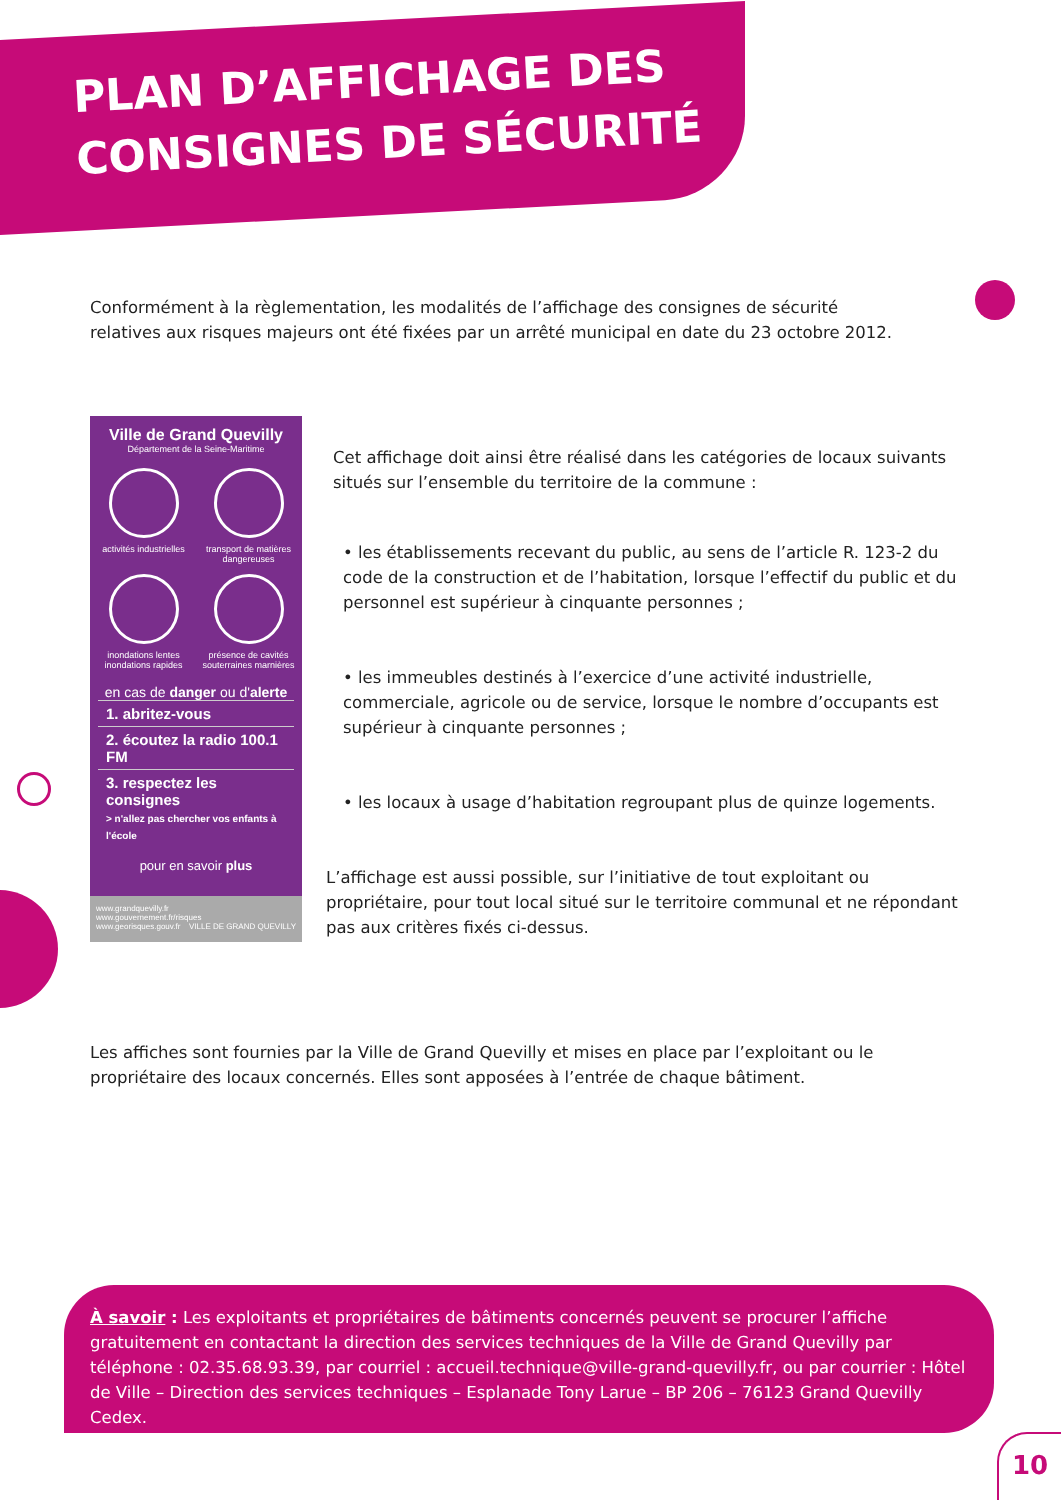PLAN D’AFFICHAGE DES
CONSIGNES DE SÉCURITÉ
Conformément à la règlementation, les modalités de l’affichage des consignes de sécurité relatives aux risques majeurs ont été fixées par un arrêté municipal en date du 23 octobre 2012.
Ville de Grand Quevilly
Département de la Seine-Maritime
activités industrielles
transport de matières dangereuses
inondations lentes inondations rapides
présence de cavités souterraines marnières
en cas de danger ou d'alerte
1. abritez-vous
2. écoutez la radio 100.1 FM
3. respectez les consignes
> n'allez pas chercher vos enfants à l'école
pour en savoir plus
www.grandquevilly.fr
www.gouvernement.fr/risques
www.georisques.gouv.fr VILLE DE GRAND QUEVILLY
Cet affichage doit ainsi être réalisé dans les catégories de locaux suivants situés sur l’ensemble du territoire de la commune :
• les établissements recevant du public, au sens de l’article R. 123-2 du code de la construction et de l’habitation, lorsque l’effectif du public et du personnel est supérieur à cinquante personnes ;
• les immeubles destinés à l’exercice d’une activité industrielle, commerciale, agricole ou de service, lorsque le nombre d’occupants est supérieur à cinquante personnes ;
• les locaux à usage d’habitation regroupant plus de quinze logements.
L’affichage est aussi possible, sur l’initiative de tout exploitant ou propriétaire, pour tout local situé sur le territoire communal et ne répondant pas aux critères fixés ci-dessus.
Les affiches sont fournies par la Ville de Grand Quevilly et mises en place par l’exploitant ou le propriétaire des locaux concernés. Elles sont apposées à l’entrée de chaque bâtiment.
À savoir : Les exploitants et propriétaires de bâtiments concernés peuvent se procurer l’affiche gratuitement en contactant la direction des services techniques de la Ville de Grand Quevilly par téléphone : 02.35.68.93.39, par courriel : accueil.technique@ville-grand-quevilly.fr, ou par courrier : Hôtel de Ville – Direction des services techniques – Esplanade Tony Larue – BP 206 – 76123 Grand Quevilly Cedex.
10